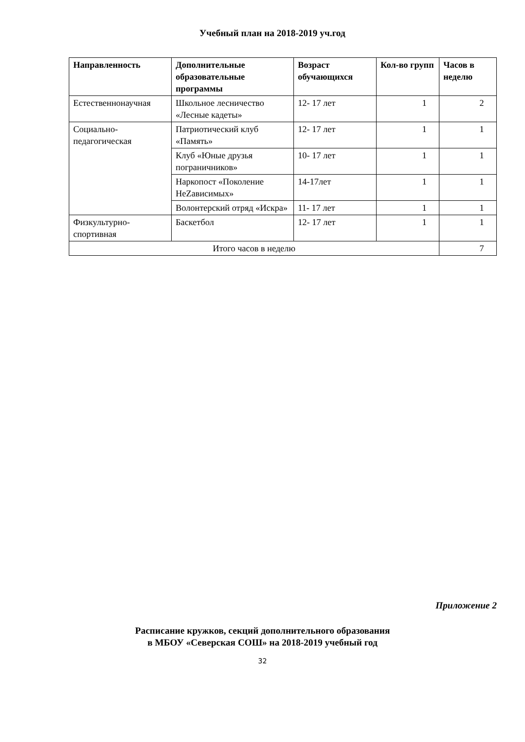Учебный план на 2018-2019 уч.год
| Направленность | Дополнительные образовательные программы | Возраст обучающихся | Кол-во групп | Часов в неделю |
| --- | --- | --- | --- | --- |
| Естественнонаучная | Школьное лесничество «Лесные кадеты» | 12- 17 лет | 1 | 2 |
| Социально-педагогическая | Патриотический клуб «Память» | 12- 17 лет | 1 | 1 |
| | Клуб «Юные друзья пограничников» | 10- 17 лет | 1 | 1 |
| | Наркопост «Поколение НеZависимых» | 14-17лет | 1 | 1 |
| | Волонтерский отряд «Искра» | 11- 17 лет | 1 | 1 |
| Физкультурно-спортивная | Баскетбол | 12- 17 лет | 1 | 1 |
| Итого часов в неделю | | | | 7 |
Приложение 2
Расписание кружков, секций дополнительного образования
в МБОУ «Северская СОШ» на 2018-2019 учебный год
32